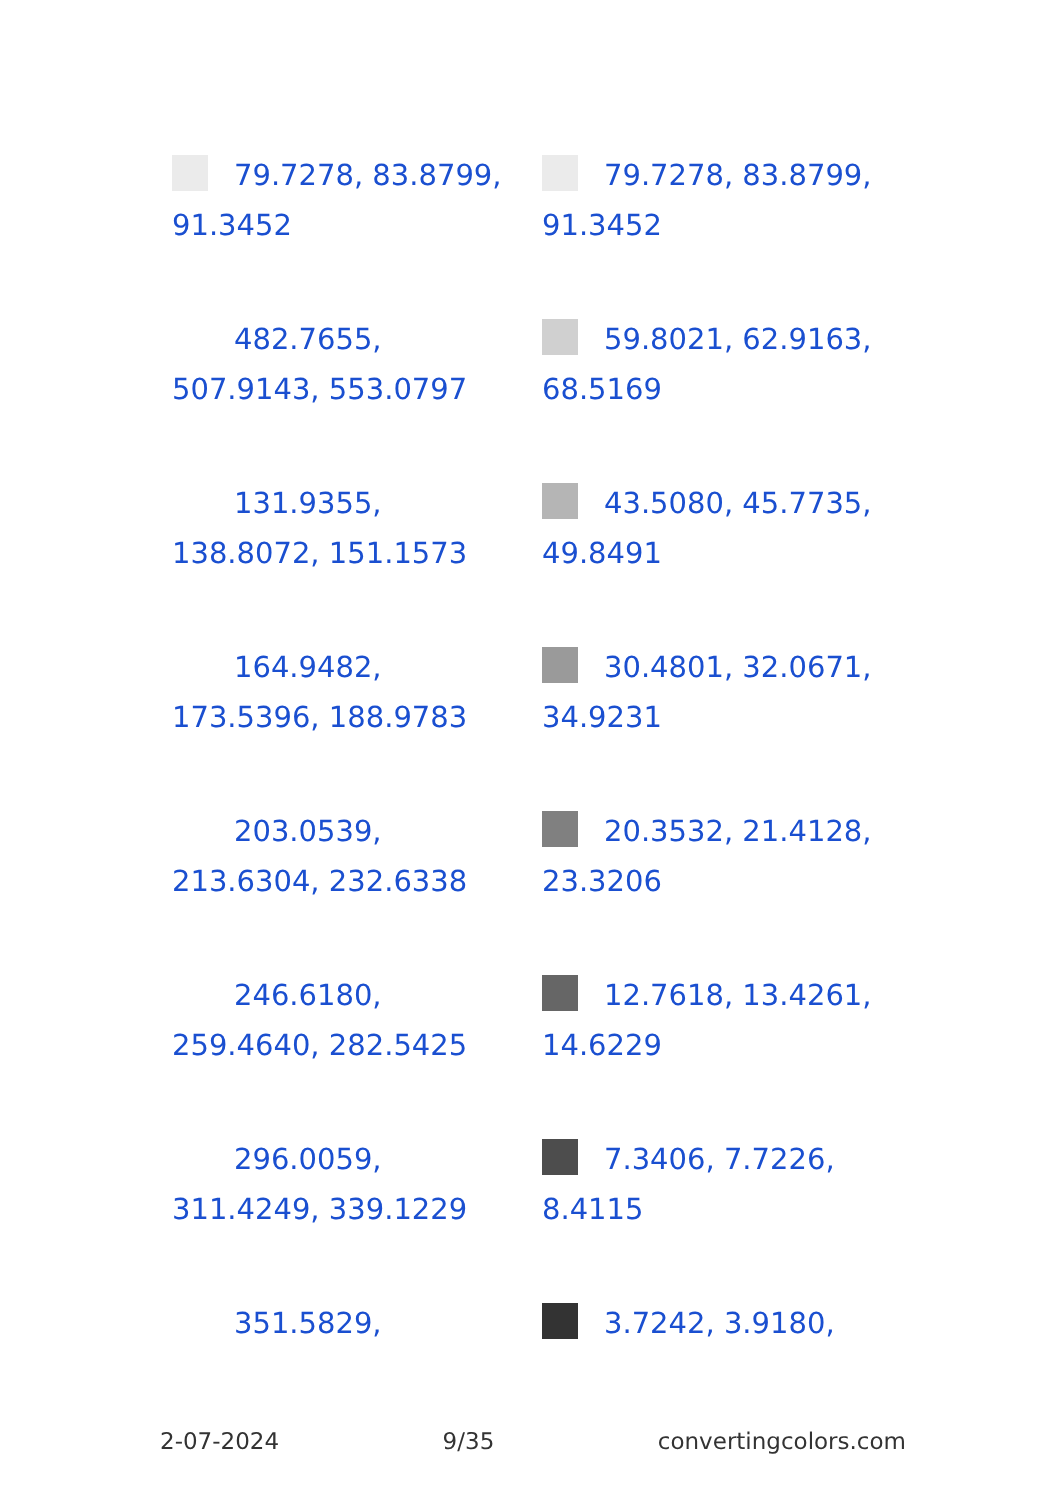79.7278, 83.8799, 91.3452
79.7278, 83.8799, 91.3452
482.7655, 507.9143, 553.0797
59.8021, 62.9163, 68.5169
131.9355, 138.8072, 151.1573
43.5080, 45.7735, 49.8491
164.9482, 173.5396, 188.9783
30.4801, 32.0671, 34.9231
203.0539, 213.6304, 232.6338
20.3532, 21.4128, 23.3206
246.6180, 259.4640, 282.5425
12.7618, 13.4261, 14.6229
296.0059, 311.4249, 339.1229
7.3406, 7.7226, 8.4115
351.5829,
3.7242, 3.9180,
2-07-2024 9/35 convertingcolors.com